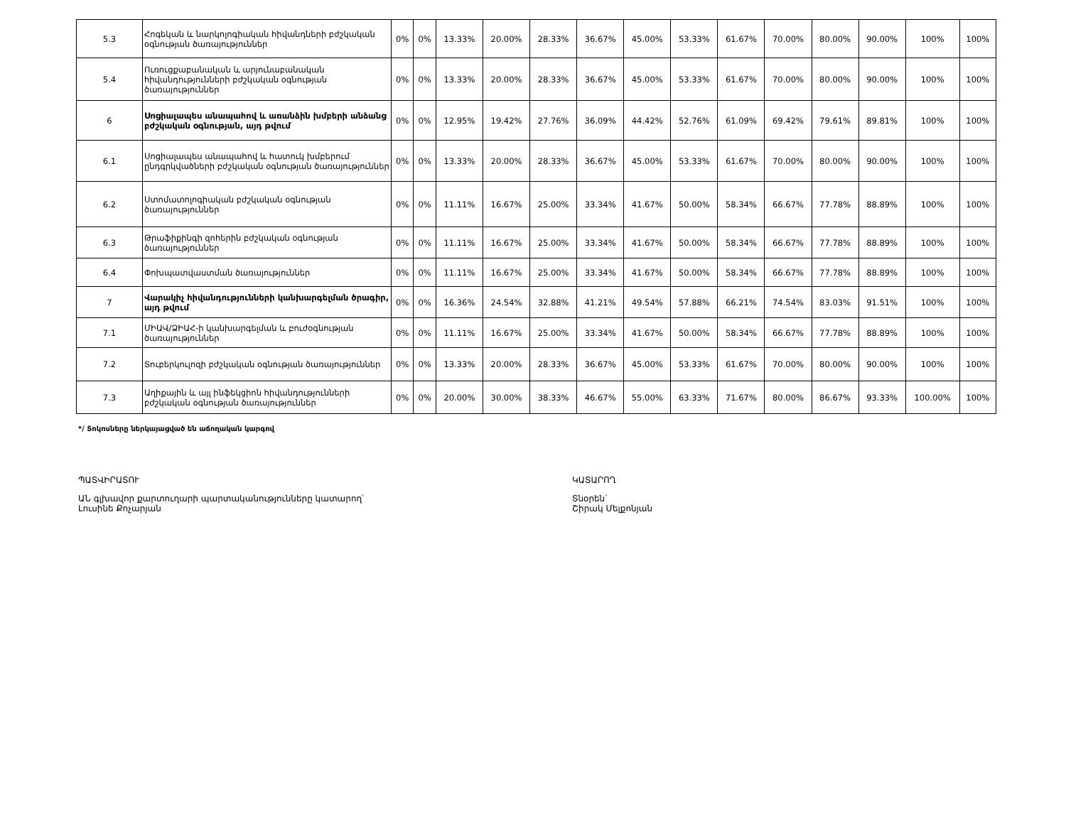| 5.3 | Հոգեկան և նարկոլոգիական հիվանդների բժշկական օգնության ծառայություններ | 0% | 0% | 13.33% | 20.00% | 28.33% | 36.67% | 45.00% | 53.33% | 61.67% | 70.00% | 80.00% | 90.00% | 100% | 100% |
| 5.4 | Ուռուցքաբանական և արյունաբանական հիվանդությունների բժշկական օգնության ծառայություններ | 0% | 0% | 13.33% | 20.00% | 28.33% | 36.67% | 45.00% | 53.33% | 61.67% | 70.00% | 80.00% | 90.00% | 100% | 100% |
| 6 | Սոցիալապես անապահով և առանձին խմբերի անձանց բժշկական օգնության, այդ թվում | 0% | 0% | 12.95% | 19.42% | 27.76% | 36.09% | 44.42% | 52.76% | 61.09% | 69.42% | 79.61% | 89.81% | 100% | 100% |
| 6.1 | Սոցիալապես անապահով և հատուկ խմբերում ընդգրկվածների բժշկական օգնության ծառայություններ | 0% | 0% | 13.33% | 20.00% | 28.33% | 36.67% | 45.00% | 53.33% | 61.67% | 70.00% | 80.00% | 90.00% | 100% | 100% |
| 6.2 | Ստոմատոլոգիական բժշկական օգնության ծառայություններ | 0% | 0% | 11.11% | 16.67% | 25.00% | 33.34% | 41.67% | 50.00% | 58.34% | 66.67% | 77.78% | 88.89% | 100% | 100% |
| 6.3 | Թրաֆիքինգի զոհերին բժշկական օգնության ծառայություններ | 0% | 0% | 11.11% | 16.67% | 25.00% | 33.34% | 41.67% | 50.00% | 58.34% | 66.67% | 77.78% | 88.89% | 100% | 100% |
| 6.4 | Փոխպատվաստման ծառայություններ | 0% | 0% | 11.11% | 16.67% | 25.00% | 33.34% | 41.67% | 50.00% | 58.34% | 66.67% | 77.78% | 88.89% | 100% | 100% |
| 7 | Վարակիչ հիվանդությունների կանխարգելման ծրագիր, այդ թվում | 0% | 0% | 16.36% | 24.54% | 32.88% | 41.21% | 49.54% | 57.88% | 66.21% | 74.54% | 83.03% | 91.51% | 100% | 100% |
| 7.1 | ՄԻԱՎ/ՁԻԱՀ-ի կանխարգելման և բուժօգնության ծառայություններ | 0% | 0% | 11.11% | 16.67% | 25.00% | 33.34% | 41.67% | 50.00% | 58.34% | 66.67% | 77.78% | 88.89% | 100% | 100% |
| 7.2 | Տուբերկուլոզի բժշկական օգնության ծառայություններ | 0% | 0% | 13.33% | 20.00% | 28.33% | 36.67% | 45.00% | 53.33% | 61.67% | 70.00% | 80.00% | 90.00% | 100% | 100% |
| 7.3 | Աղիքային և այլ ինֆեկցիոն հիվանդությունների բժշկական օգնության ծառայություններ | 0% | 0% | 20.00% | 30.00% | 38.33% | 46.67% | 55.00% | 63.33% | 71.67% | 80.00% | 86.67% | 93.33% | 100.00% | 100% |
*/ Տոկոսները ներկայացված են աճողական կարգով
ՊԱՏՎԻՐԱՏՈՒ
ԱՆ գլխավոր քարտուղարի պարտականությունները կատարող՝
Լուսինե Քոչարյան
ԿԱՏԱՐՈՂ
Տնօրեն՝
Շիրակ Մելքոնյան